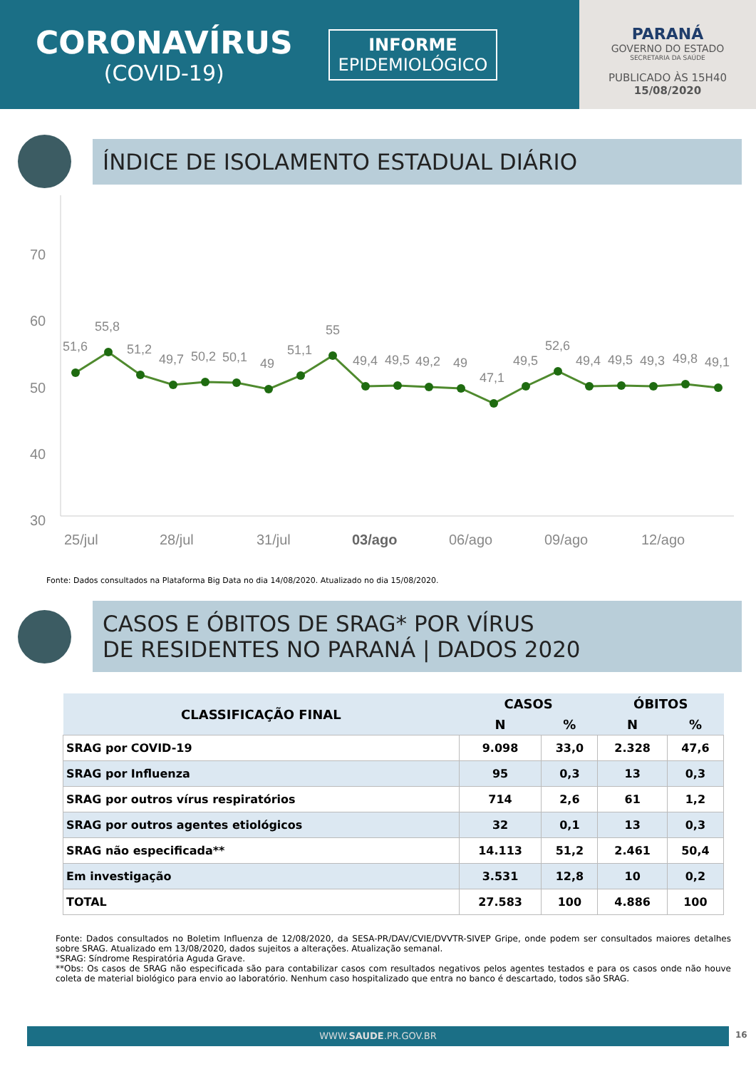CORONAVÍRUS
(COVID-19)
INFORME
EPIDEMIOLÓGICO
PARANÁ
GOVERNO DO ESTADO
SECRETARIA DA SAÚDE
PUBLICADO ÀS 15H40
15/08/2020
ÍNDICE DE ISOLAMENTO ESTADUAL DIÁRIO
70
60
50
40
30
51,6
55,8
51,2
49,7
50,2
50,1
49
51,1
55
49,4
49,5
49,2
49
47,1
49,5
52,6
49,4
49,5
49,3
49,8
49,1
25/jul
28/jul
31/jul
03/ago
06/ago
09/ago
12/ago
Fonte: Dados consultados na Plataforma Big Data no dia 14/08/2020. Atualizado no dia 15/08/2020.
CASOS E ÓBITOS DE SRAG* POR VÍRUS
DE RESIDENTES NO PARANÁ | DADOS 2020
| CLASSIFICAÇÃO FINAL | CASOS | | ÓBITOS | |
| --- | --- | --- | --- | --- |
| | N | % | N | % |
| SRAG por COVID-19 | 9.098 | 33,0 | 2.328 | 47,6 |
| SRAG por Influenza | 95 | 0,3 | 13 | 0,3 |
| SRAG por outros vírus respiratórios | 714 | 2,6 | 61 | 1,2 |
| SRAG por outros agentes etiológicos | 32 | 0,1 | 13 | 0,3 |
| SRAG não especificada** | 14.113 | 51,2 | 2.461 | 50,4 |
| Em investigação | 3.531 | 12,8 | 10 | 0,2 |
| TOTAL | 27.583 | 100 | 4.886 | 100 |
Fonte: Dados consultados no Boletim Influenza de 12/08/2020, da SESA-PR/DAV/CVIE/DVVTR-SIVEP Gripe, onde podem ser consultados maiores detalhes sobre SRAG. Atualizado em 13/08/2020, dados sujeitos a alterações. Atualização semanal.
*SRAG: Síndrome Respiratória Aguda Grave.
**Obs: Os casos de SRAG não especificada são para contabilizar casos com resultados negativos pelos agentes testados e para os casos onde não houve coleta de material biológico para envio ao laboratório. Nenhum caso hospitalizado que entra no banco é descartado, todos são SRAG.
WWW.SAUDE.PR.GOV.BR 16